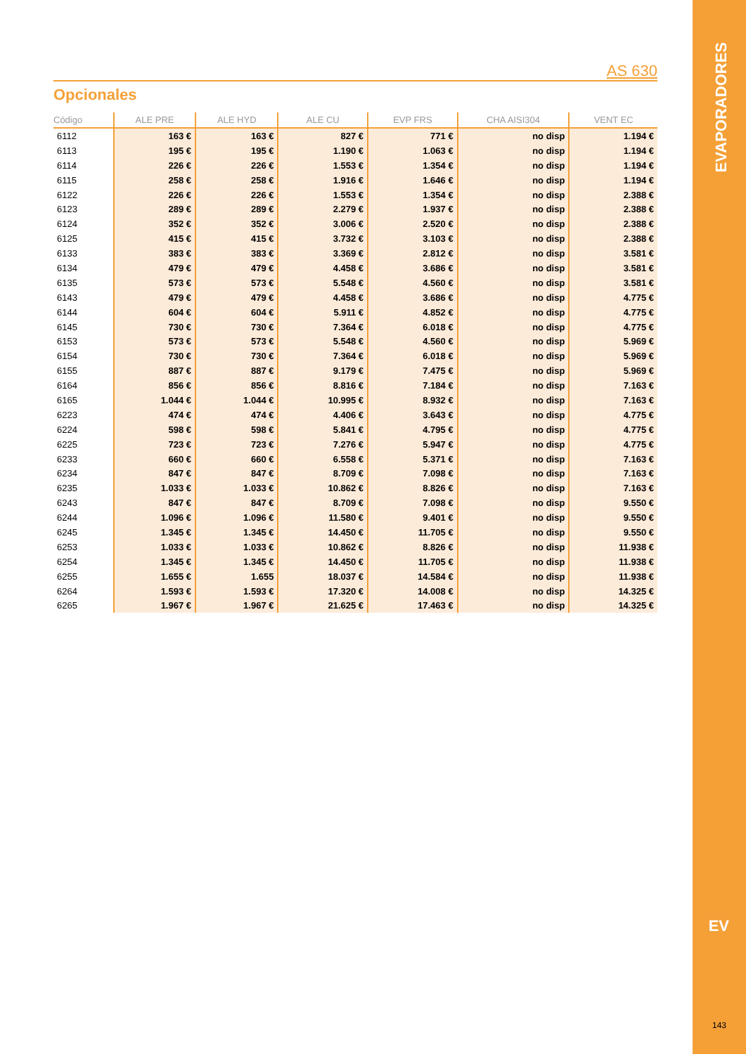AS 630
Opcionales
| Código | ALE PRE | ALE HYD | ALE CU | EVP FRS | CHA AISI304 | VENT EC |
| --- | --- | --- | --- | --- | --- | --- |
| 6112 | 163 € | 163 € | 827 € | 771 € | no disp | 1.194 € |
| 6113 | 195 € | 195 € | 1.190 € | 1.063 € | no disp | 1.194 € |
| 6114 | 226 € | 226 € | 1.553 € | 1.354 € | no disp | 1.194 € |
| 6115 | 258 € | 258 € | 1.916 € | 1.646 € | no disp | 1.194 € |
| 6122 | 226 € | 226 € | 1.553 € | 1.354 € | no disp | 2.388 € |
| 6123 | 289 € | 289 € | 2.279 € | 1.937 € | no disp | 2.388 € |
| 6124 | 352 € | 352 € | 3.006 € | 2.520 € | no disp | 2.388 € |
| 6125 | 415 € | 415 € | 3.732 € | 3.103 € | no disp | 2.388 € |
| 6133 | 383 € | 383 € | 3.369 € | 2.812 € | no disp | 3.581 € |
| 6134 | 479 € | 479 € | 4.458 € | 3.686 € | no disp | 3.581 € |
| 6135 | 573 € | 573 € | 5.548 € | 4.560 € | no disp | 3.581 € |
| 6143 | 479 € | 479 € | 4.458 € | 3.686 € | no disp | 4.775 € |
| 6144 | 604 € | 604 € | 5.911 € | 4.852 € | no disp | 4.775 € |
| 6145 | 730 € | 730 € | 7.364 € | 6.018 € | no disp | 4.775 € |
| 6153 | 573 € | 573 € | 5.548 € | 4.560 € | no disp | 5.969 € |
| 6154 | 730 € | 730 € | 7.364 € | 6.018 € | no disp | 5.969 € |
| 6155 | 887 € | 887 € | 9.179 € | 7.475 € | no disp | 5.969 € |
| 6164 | 856 € | 856 € | 8.816 € | 7.184 € | no disp | 7.163 € |
| 6165 | 1.044 € | 1.044 € | 10.995 € | 8.932 € | no disp | 7.163 € |
| 6223 | 474 € | 474 € | 4.406 € | 3.643 € | no disp | 4.775 € |
| 6224 | 598 € | 598 € | 5.841 € | 4.795 € | no disp | 4.775 € |
| 6225 | 723 € | 723 € | 7.276 € | 5.947 € | no disp | 4.775 € |
| 6233 | 660 € | 660 € | 6.558 € | 5.371 € | no disp | 7.163 € |
| 6234 | 847 € | 847 € | 8.709 € | 7.098 € | no disp | 7.163 € |
| 6235 | 1.033 € | 1.033 € | 10.862 € | 8.826 € | no disp | 7.163 € |
| 6243 | 847 € | 847 € | 8.709 € | 7.098 € | no disp | 9.550 € |
| 6244 | 1.096 € | 1.096 € | 11.580 € | 9.401 € | no disp | 9.550 € |
| 6245 | 1.345 € | 1.345 € | 14.450 € | 11.705 € | no disp | 9.550 € |
| 6253 | 1.033 € | 1.033 € | 10.862 € | 8.826 € | no disp | 11.938 € |
| 6254 | 1.345 € | 1.345 € | 14.450 € | 11.705 € | no disp | 11.938 € |
| 6255 | 1.655 € | 1.655 | 18.037 € | 14.584 € | no disp | 11.938 € |
| 6264 | 1.593 € | 1.593 € | 17.320 € | 14.008 € | no disp | 14.325 € |
| 6265 | 1.967 € | 1.967 € | 21.625 € | 17.463 € | no disp | 14.325 € |
EVAPORADORES
EV
143